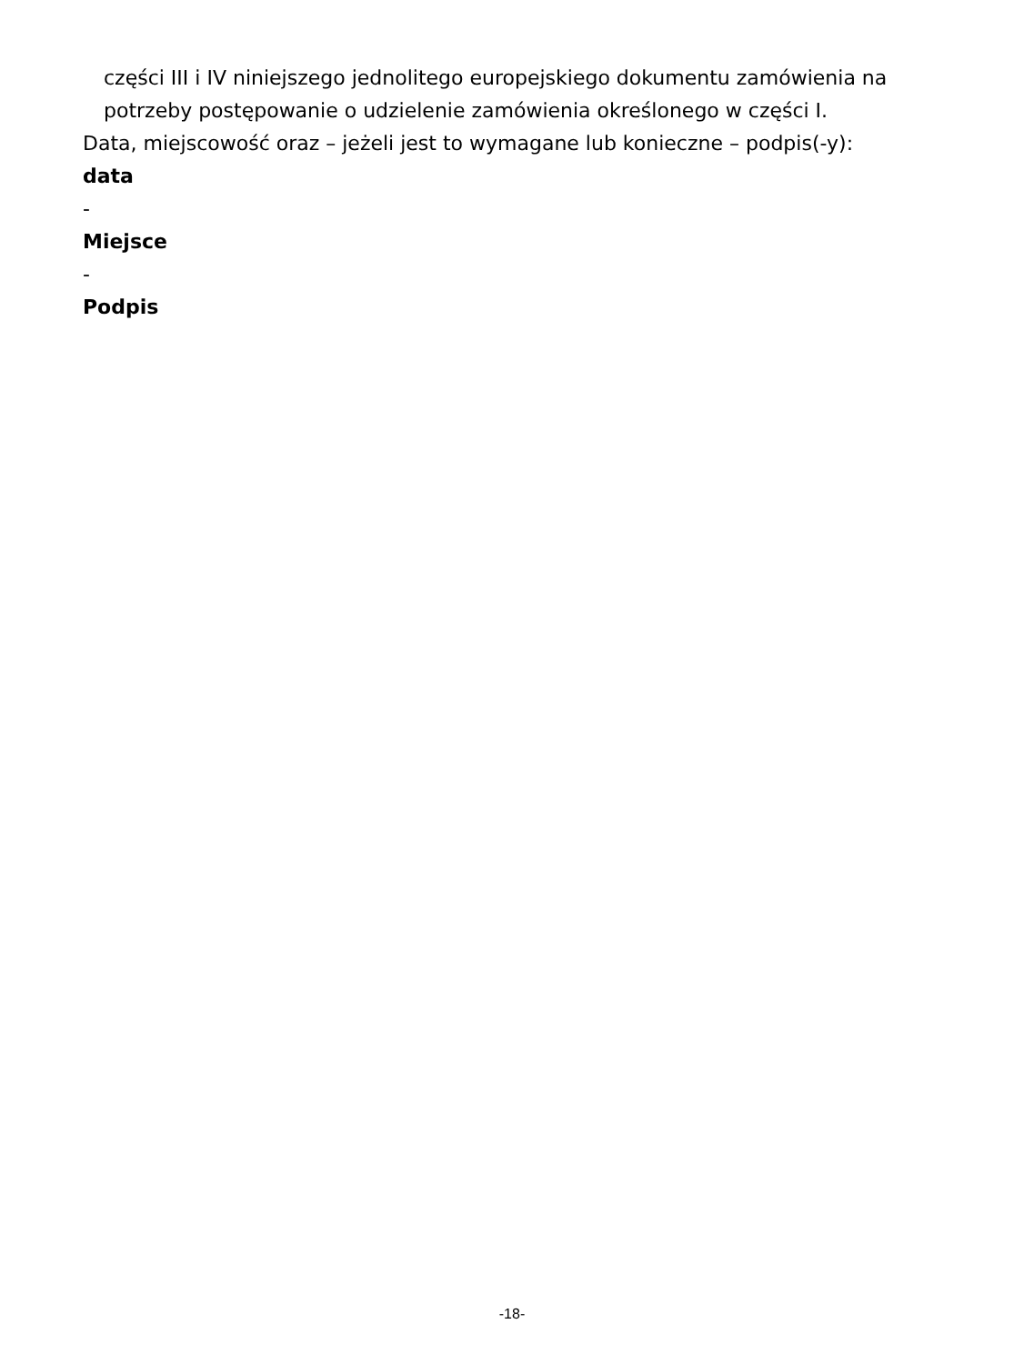części III i IV niniejszego jednolitego europejskiego dokumentu zamówienia na
potrzeby postępowanie o udzielenie zamówienia określonego w części I.
Data, miejscowość oraz – jeżeli jest to wymagane lub konieczne – podpis(-y):
data
-
Miejsce
-
Podpis
-18-